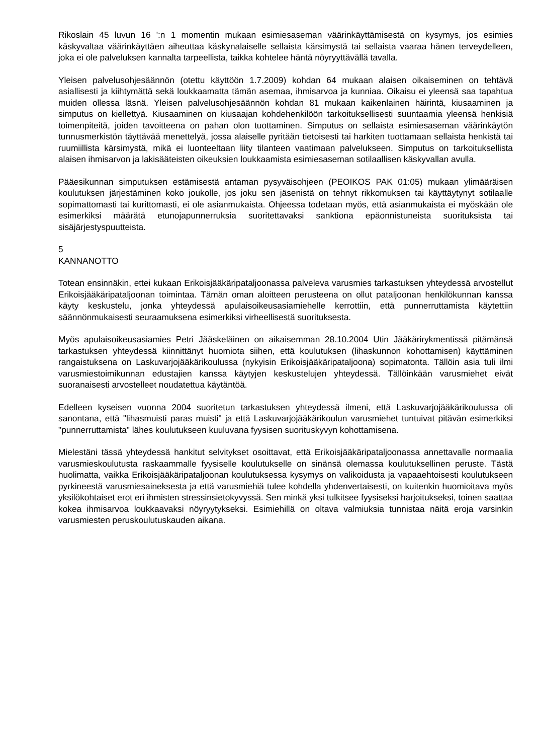Rikoslain 45 luvun 16 ':n 1 momentin mukaan esimiesaseman väärinkäyttämisestä on kysymys, jos esimies käskyvaltaa väärinkäyttäen aiheuttaa käskynalaiselle sellaista kärsimystä tai sellaista vaaraa hänen terveydelleen, joka ei ole palveluksen kannalta tarpeellista, taikka kohtelee häntä nöyryyttävällä tavalla.
Yleisen palvelusohjesäännön (otettu käyttöön 1.7.2009) kohdan 64 mukaan alaisen oikaiseminen on tehtävä asiallisesti ja kiihtymättä sekä loukkaamatta tämän asemaa, ihmisarvoa ja kunniaa. Oikaisu ei yleensä saa tapahtua muiden ollessa läsnä. Yleisen palvelusohjesäännön kohdan 81 mukaan kaikenlainen häirintä, kiusaaminen ja simputus on kiellettyä. Kiusaaminen on kiusaajan kohdehenkilöön tarkoituksellisesti suuntaamia yleensä henkisiä toimenpiteitä, joiden tavoitteena on pahan olon tuottaminen. Simputus on sellaista esimiesaseman väärinkäytön tunnusmerkistön täyttävää menettelyä, jossa alaiselle pyritään tietoisesti tai harkiten tuottamaan sellaista henkistä tai ruumiillista kärsimystä, mikä ei luonteeltaan liity tilanteen vaatimaan palvelukseen. Simputus on tarkoituksellista alaisen ihmisarvon ja lakisääteisten oikeuksien loukkaamista esimiesaseman sotilaallisen käskyvallan avulla.
Pääesikunnan simputuksen estämisestä antaman pysyväisohjeen (PEOIKOS PAK 01:05) mukaan ylimääräisen koulutuksen järjestäminen koko joukolle, jos joku sen jäsenistä on tehnyt rikkomuksen tai käyttäytynyt sotilaalle sopimattomasti tai kurittomasti, ei ole asianmukaista. Ohjeessa todetaan myös, että asianmukaista ei myöskään ole esimerkiksi määrätä etunojapunnerruksia suoritettavaksi sanktiona epäonnistuneista suorituksista tai sisäjärjestyspuutteista.
5
KANNANOTTO
Totean ensinnäkin, ettei kukaan Erikoisjääkäripataljoonassa palveleva varusmies tarkastuksen yhteydessä arvostellut Erikoisjääkäripataljoonan toimintaa. Tämän oman aloitteen perusteena on ollut pataljoonan henkilökunnan kanssa käyty keskustelu, jonka yhteydessä apulaisoikeusasiamiehelle kerrottiin, että punnerruttamista käytettiin säännönmukaisesti seuraamuksena esimerkiksi virheellisestä suorituksesta.
Myös apulaisoikeusasiamies Petri Jääskeläinen on aikaisemman 28.10.2004 Utin Jääkärirykmentissä pitämänsä tarkastuksen yhteydessä kiinnittänyt huomiota siihen, että koulutuksen (lihaskunnon kohottamisen) käyttäminen rangaistuksena on Laskuvarjojääkärikoulussa (nykyisin Erikoisjääkäripataljoona) sopimatonta. Tällöin asia tuli ilmi varusmiestoimikunnan edustajien kanssa käytyjen keskustelujen yhteydessä. Tällöinkään varusmiehet eivät suoranaisesti arvostelleet noudatettua käytäntöä.
Edelleen kyseisen vuonna 2004 suoritetun tarkastuksen yhteydessä ilmeni, että Laskuvarjojääkärikoulussa oli sanontana, että "lihasmuisti paras muisti" ja että Laskuvarjojääkärikoulun varusmiehet tuntuivat pitävän esimerkiksi "punnerruttamista" lähes koulutukseen kuuluvana fyysisen suorituskyvyn kohottamisena.
Mielestäni tässä yhteydessä hankitut selvitykset osoittavat, että Erikoisjääkäripataljoonassa annettavalle normaalia varusmieskoulutusta raskaammalle fyysiselle koulutukselle on sinänsä olemassa koulutuksellinen peruste. Tästä huolimatta, vaikka Erikoisjääkäripataljoonan koulutuksessa kysymys on valikoidusta ja vapaaehtoisesti koulutukseen pyrkineestä varusmiesaineksesta ja että varusmiehiä tulee kohdella yhdenvertaisesti, on kuitenkin huomioitava myös yksilökohtaiset erot eri ihmisten stressinsietokyvyssä. Sen minkä yksi tulkitsee fyysiseksi harjoitukseksi, toinen saattaa kokea ihmisarvoa loukkaavaksi nöyryytykseksi. Esimiehillä on oltava valmiuksia tunnistaa näitä eroja varsinkin varusmiesten peruskoulutuskauden aikana.